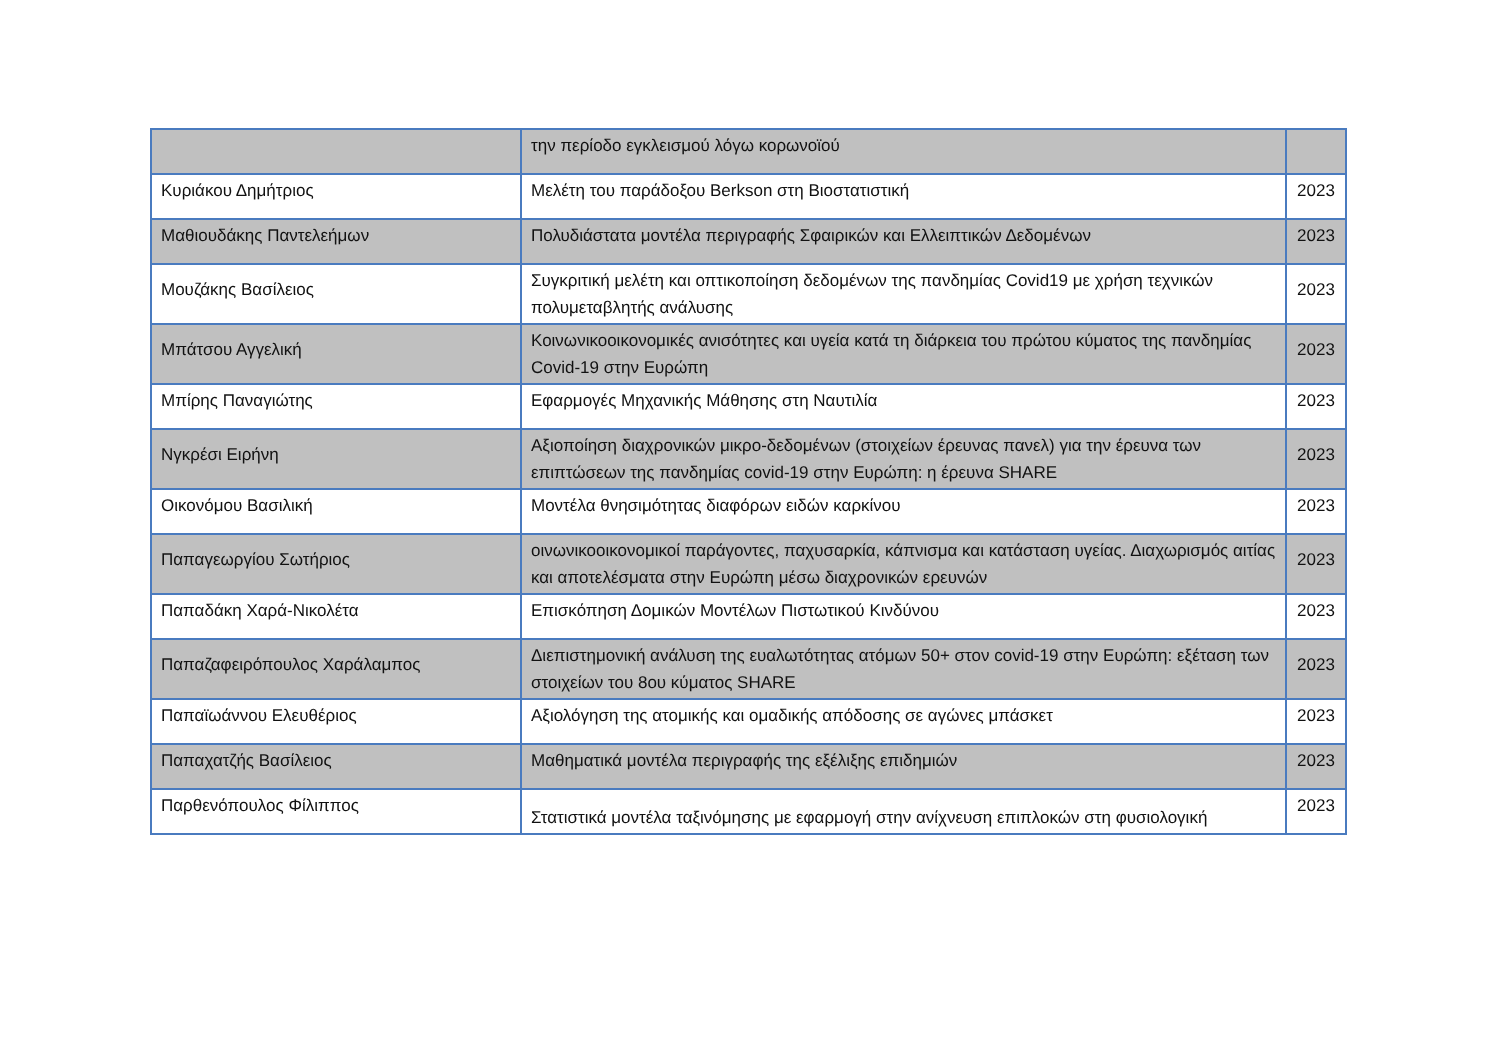| | την περίοδο εγκλεισμού λόγω κορωνοϊού | |
| Κυριάκου Δημήτριος | Μελέτη του παράδοξου Berkson στη Βιοστατιστική | 2023 |
| Μαθιουδάκης Παντελεήμων | Πολυδιάστατα μοντέλα περιγραφής Σφαιρικών και Ελλειπτικών Δεδομένων | 2023 |
| Μουζάκης Βασίλειος | Συγκριτική μελέτη και οπτικοποίηση δεδομένων της πανδημίας Covid19 με χρήση τεχνικών πολυμεταβλητής ανάλυσης | 2023 |
| Μπάτσου Αγγελική | Κοινωνικοοικονομικές ανισότητες και υγεία κατά τη διάρκεια του πρώτου κύματος της πανδημίας Covid-19 στην Ευρώπη | 2023 |
| Μπίρης Παναγιώτης | Εφαρμογές Μηχανικής Μάθησης στη Ναυτιλία | 2023 |
| Νγκρέσι Ειρήνη | Αξιοποίηση διαχρονικών μικρο-δεδομένων (στοιχείων έρευνας πανελ) για την έρευνα των επιπτώσεων της πανδημίας covid-19 στην Ευρώπη: η έρευνα SHARE | 2023 |
| Οικονόμου Βασιλική | Μοντέλα θνησιμότητας διαφόρων ειδών καρκίνου | 2023 |
| Παπαγεωργίου Σωτήριος | οινωνικοοικονομικοί παράγοντες, παχυσαρκία, κάπνισμα και κατάσταση υγείας. Διαχωρισμός αιτίας και αποτελέσματα στην Ευρώπη μέσω διαχρονικών ερευνών | 2023 |
| Παπαδάκη Χαρά-Νικολέτα | Επισκόπηση Δομικών Μοντέλων Πιστωτικού Κινδύνου | 2023 |
| Παπαζαφειρόπουλος Χαράλαμπος | Διεπιστημονική ανάλυση της ευαλωτότητας ατόμων 50+ στον covid-19 στην Ευρώπη: εξέταση των στοιχείων του 8ου κύματος SHARE | 2023 |
| Παπαϊωάννου Ελευθέριος | Αξιολόγηση της ατομικής και ομαδικής απόδοσης σε αγώνες μπάσκετ | 2023 |
| Παπαχατζής Βασίλειος | Μαθηματικά μοντέλα περιγραφής της εξέλιξης επιδημιών | 2023 |
| Παρθενόπουλος Φίλιππος | Στατιστικά μοντέλα ταξινόμησης με εφαρμογή στην ανίχνευση επιπλοκών στη φυσιολογική | 2023 |